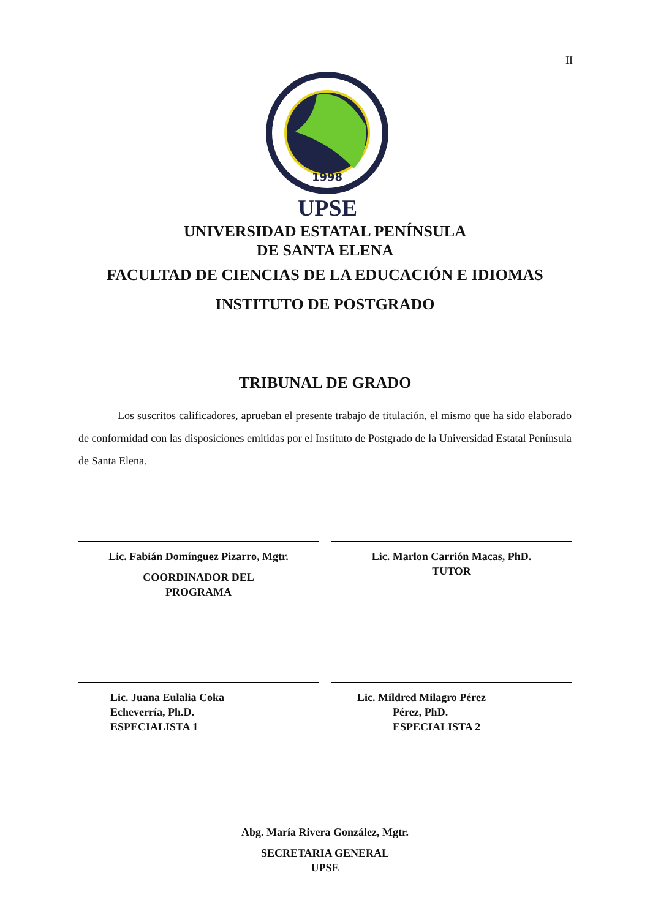II
1998
UPSE
UNIVERSIDAD ESTATAL PENÍNSULA
DE SANTA ELENA
FACULTAD DE CIENCIAS DE LA EDUCACIÓN E IDIOMAS
INSTITUTO DE POSTGRADO
TRIBUNAL DE GRADO
Los suscritos calificadores, aprueban el presente trabajo de titulación, el mismo que ha sido elaborado de conformidad con las disposiciones emitidas por el Instituto de Postgrado de la Universidad Estatal Península de Santa Elena.
Lic. Fabián Domínguez Pizarro, Mgtr.
COORDINADOR DEL
PROGRAMA
Lic. Marlon Carrión Macas, PhD.
TUTOR
Lic. Juana Eulalia Coka
Echeverría, Ph.D.
ESPECIALISTA 1
Lic. Mildred Milagro Pérez
Pérez, PhD.
ESPECIALISTA 2
Abg. María Rivera González, Mgtr.
SECRETARIA GENERAL
UPSE